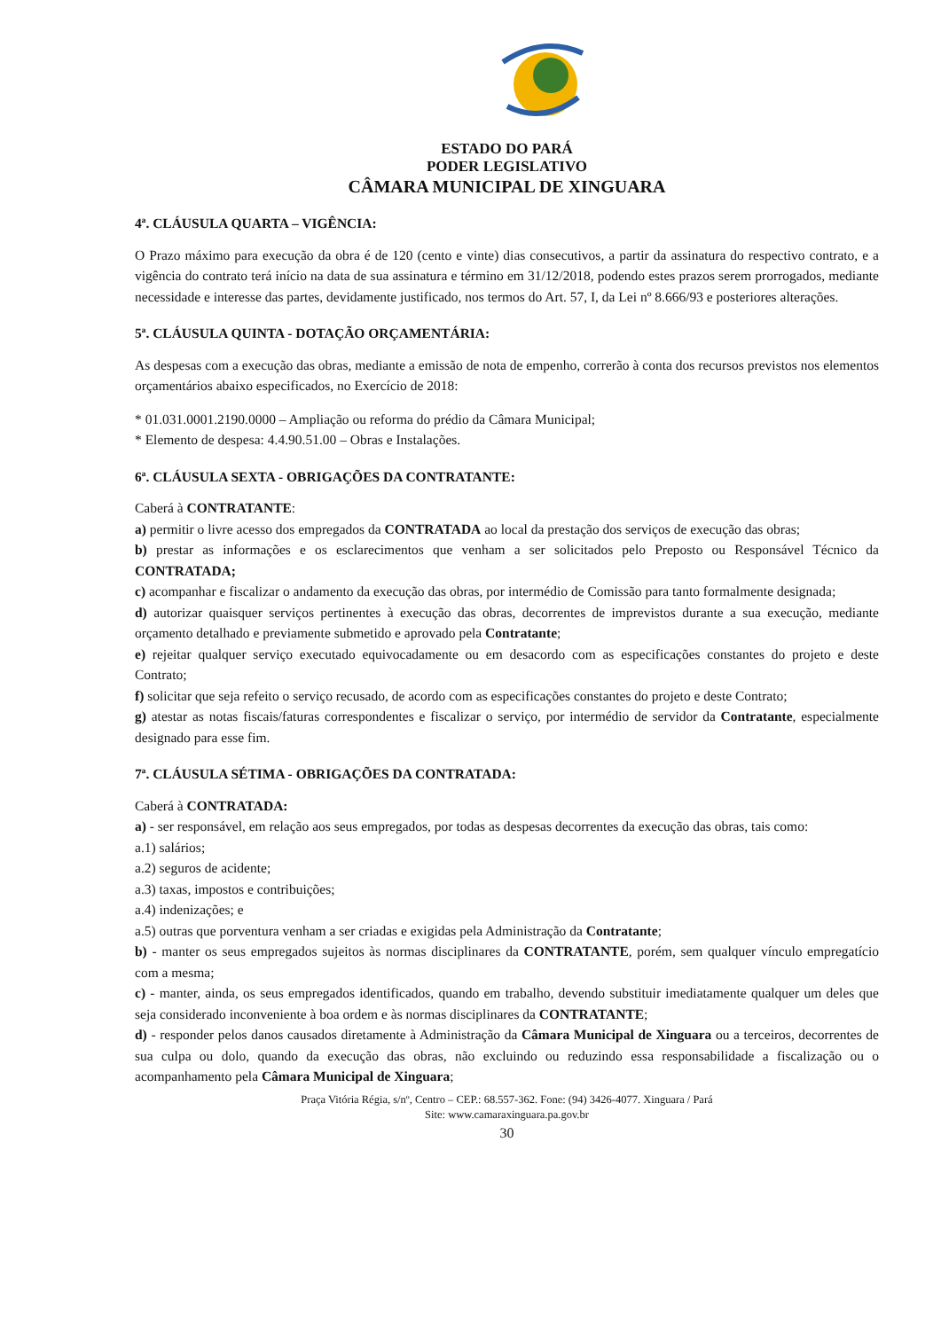ESTADO DO PARÁ
PODER LEGISLATIVO
CÂMARA MUNICIPAL DE XINGUARA
4ª. CLÁUSULA QUARTA – VIGÊNCIA:
O Prazo máximo para execução da obra é de 120 (cento e vinte) dias consecutivos, a partir da assinatura do respectivo contrato, e a vigência do contrato terá início na data de sua assinatura e término em 31/12/2018, podendo estes prazos serem prorrogados, mediante necessidade e interesse das partes, devidamente justificado, nos termos do Art. 57, I, da Lei nº 8.666/93 e posteriores alterações.
5ª. CLÁUSULA QUINTA - DOTAÇÃO ORÇAMENTÁRIA:
As despesas com a execução das obras, mediante a emissão de nota de empenho, correrão à conta dos recursos previstos nos elementos orçamentários abaixo especificados, no Exercício de 2018:
* 01.031.0001.2190.0000 – Ampliação ou reforma do prédio da Câmara Municipal;
* Elemento de despesa: 4.4.90.51.00 – Obras e Instalações.
6ª. CLÁUSULA SEXTA - OBRIGAÇÕES DA CONTRATANTE:
Caberá à CONTRATANTE:
a) permitir o livre acesso dos empregados da CONTRATADA ao local da prestação dos serviços de execução das obras;
b) prestar as informações e os esclarecimentos que venham a ser solicitados pelo Preposto ou Responsável Técnico da CONTRATADA;
c) acompanhar e fiscalizar o andamento da execução das obras, por intermédio de Comissão para tanto formalmente designada;
d) autorizar quaisquer serviços pertinentes à execução das obras, decorrentes de imprevistos durante a sua execução, mediante orçamento detalhado e previamente submetido e aprovado pela Contratante;
e) rejeitar qualquer serviço executado equivocadamente ou em desacordo com as especificações constantes do projeto e deste Contrato;
f) solicitar que seja refeito o serviço recusado, de acordo com as especificações constantes do projeto e deste Contrato;
g) atestar as notas fiscais/faturas correspondentes e fiscalizar o serviço, por intermédio de servidor da Contratante, especialmente designado para esse fim.
7ª. CLÁUSULA SÉTIMA - OBRIGAÇÕES DA CONTRATADA:
Caberá à CONTRATADA:
a) - ser responsável, em relação aos seus empregados, por todas as despesas decorrentes da execução das obras, tais como:
a.1) salários;
a.2) seguros de acidente;
a.3) taxas, impostos e contribuições;
a.4) indenizações; e
a.5) outras que porventura venham a ser criadas e exigidas pela Administração da Contratante;
b) - manter os seus empregados sujeitos às normas disciplinares da CONTRATANTE, porém, sem qualquer vínculo empregatício com a mesma;
c) - manter, ainda, os seus empregados identificados, quando em trabalho, devendo substituir imediatamente qualquer um deles que seja considerado inconveniente à boa ordem e às normas disciplinares da CONTRATANTE;
d) - responder pelos danos causados diretamente à Administração da Câmara Municipal de Xinguara ou a terceiros, decorrentes de sua culpa ou dolo, quando da execução das obras, não excluindo ou reduzindo essa responsabilidade a fiscalização ou o acompanhamento pela Câmara Municipal de Xinguara;
Praça Vitória Régia, s/nº, Centro – CEP.: 68.557-362. Fone: (94) 3426-4077. Xinguara / Pará
Site: www.camaraxinguara.pa.gov.br
30